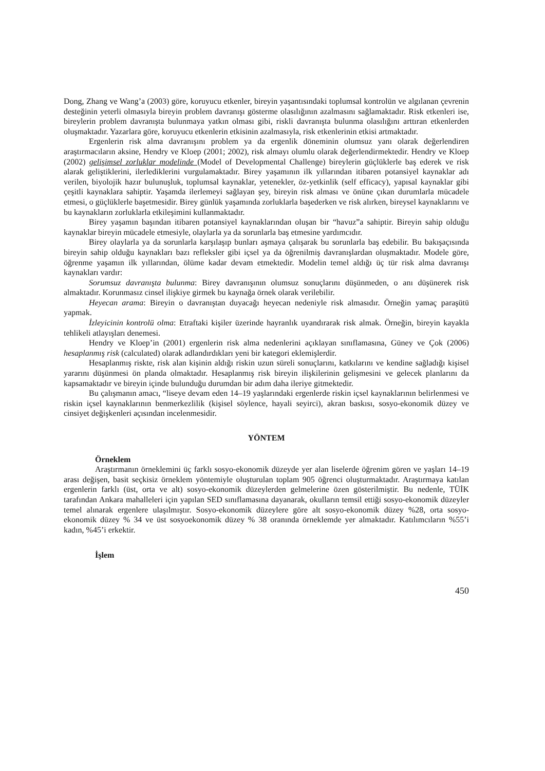Dong, Zhang ve Wang’a (2003) göre, koruyucu etkenler, bireyin yaşantısındaki toplumsal kontrolün ve algılanan çevrenin desteğinin yeterli olmasıyla bireyin problem davranışı gösterme olasılığının azalmasını sağlamaktadır. Risk etkenleri ise, bireylerin problem davranışta bulunmaya yatkın olması gibi, riskli davranışta bulunma olasılığını arttıran etkenlerden oluşmaktadır. Yazarlara göre, koruyucu etkenlerin etkisinin azalmasıyla, risk etkenlerinin etkisi artmaktadır.
Ergenlerin risk alma davranışını problem ya da ergenlik döneminin olumsuz yanı olarak değerlendiren araştırmacıların aksine, Hendry ve Kloep (2001; 2002), risk almayı olumlu olarak değerlendirmektedir. Hendry ve Kloep (2002) gelişimsel zorluklar modelinde (Model of Developmental Challenge) bireylerin güçlüklerle baş ederek ve risk alarak geliştiklerini, ilerlediklerini vurgulamaktadır. Birey yaşamının ilk yıllarından itibaren potansiyel kaynaklar adı verilen, biyolojik hazır bulunuşluk, toplumsal kaynaklar, yetenekler, öz-yetkinlik (self efficacy), yapısal kaynaklar gibi çeşitli kaynaklara sahiptir. Yaşamda ilerlemeyi sağlayan şey, bireyin risk alması ve önüne çıkan durumlarla mücadele etmesi, o güçlüklerle başetmesidir. Birey günlük yaşamında zorluklarla başederken ve risk alırken, bireysel kaynaklarını ve bu kaynakların zorluklarla etkileşimini kullanmaktadır.
Birey yaşamın başından itibaren potansiyel kaynaklarından oluşan bir “havuz”a sahiptir. Bireyin sahip olduğu kaynaklar bireyin mücadele etmesiyle, olaylarla ya da sorunlarla baş etmesine yardımcıdır.
Birey olaylarla ya da sorunlarla karşılaşıp bunları aşmaya çalışarak bu sorunlarla baş edebilir. Bu bakışaçısında bireyin sahip olduğu kaynakları bazı refleksler gibi içsel ya da öğrenilmiş davranışlardan oluşmaktadır. Modele göre, öğrenme yaşamın ilk yıllarından, ölüme kadar devam etmektedir. Modelin temel aldığı üç tür risk alma davranışı kaynakları vardır:
Sorumsuz davranışta bulunma: Birey davranışının olumsuz sonuçlarını düşünmeden, o anı düşünerek risk almaktadır. Korunmasız cinsel ilişkiye girmek bu kaynağa örnek olarak verilebilir.
Heyecan arama: Bireyin o davranıştan duyacağı heyecan nedeniyle risk almasıdır. Örneğin yamaç paraşütü yapmak.
İzleyicinin kontrolü olma: Etraftaki kişiler üzerinde hayranlık uyandırarak risk almak. Örneğin, bireyin kayakla tehlikeli atlayışları denemesi.
Hendry ve Kloep’in (2001) ergenlerin risk alma nedenlerini açıklayan sınıflamasına, Güney ve Çok (2006) hesaplanmış risk (calculated) olarak adlandırdıkları yeni bir kategori eklemişlerdir.
Hesaplanmış riskte, risk alan kişinin aldığı riskin uzun süreli sonuçlarını, katkılarını ve kendine sağladığı kişisel yararını düşünmesi ön planda olmaktadır. Hesaplanmış risk bireyin ilişkilerinin gelişmesini ve gelecek planlarını da kapsamaktadır ve bireyin içinde bulunduğu durumdan bir adım daha ileriye gitmektedir.
Bu çalışmanın amacı, “liseye devam eden 14–19 yaşlarındaki ergenlerde riskin içsel kaynaklarının belirlenmesi ve riskin içsel kaynaklarının benmerkezlilik (kişisel söylence, hayali seyirci), akran baskısı, sosyo-ekonomik düzey ve cinsiyet değişkenleri açısından incelenmesidir.
YÖNTEM
Örneklem
Araştırmanın örneklemini üç farklı sosyo-ekonomik düzeyde yer alan liselerde öğrenim gören ve yaşları 14–19 arası değişen, basit seçkisiz örneklem yöntemiyle oluşturulan toplam 905 öğrenci oluşturmaktadır. Araştırmaya katılan ergenlerin farklı (üst, orta ve alt) sosyo-ekonomik düzeylerden gelmelerine özen gösterilmiştir. Bu nedenle, TÜİK tarafından Ankara mahalleleri için yapılan SED sınıflamasına dayanarak, okulların temsil ettiği sosyo-ekonomik düzeyler temel alınarak ergenlere ulaşılmıştır. Sosyo-ekonomik düzeylere göre alt sosyo-ekonomik düzey %28, orta sosyo-ekonomik düzey % 34 ve üst sosyoekonomik düzey % 38 oranında örneklemde yer almaktadır. Katılımcıların %55’i kadın, %45’i erkektir.
İşlem
450